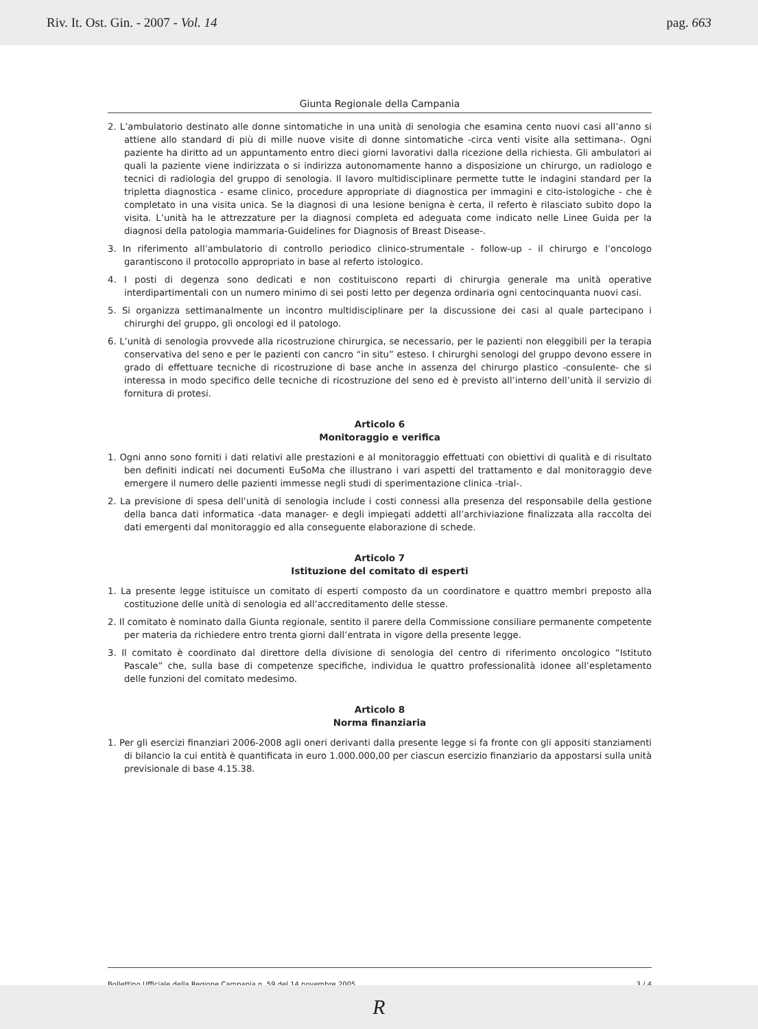Riv. It. Ost. Gin. - 2007 - Vol. 14 pag. 663
Giunta Regionale della Campania
2. L’ambulatorio destinato alle donne sintomatiche in una unità di senologia che esamina cento nuovi casi all’anno si attiene allo standard di più di mille nuove visite di donne sintomatiche -circa venti visite alla settimana-. Ogni paziente ha diritto ad un appuntamento entro dieci giorni lavorativi dalla ricezione della richiesta. Gli ambulatori ai quali la paziente viene indirizzata o si indirizza autonomamente hanno a disposizione un chirurgo, un radiologo e tecnici di radiologia del gruppo di senologia. Il lavoro multidisciplinare permette tutte le indagini standard per la tripletta diagnostica - esame clinico, procedure appropriate di diagnostica per immagini e cito-istologiche - che è completato in una visita unica. Se la diagnosi di una lesione benigna è certa, il referto è rilasciato subito dopo la visita. L’unità ha le attrezzature per la diagnosi completa ed adeguata come indicato nelle Linee Guida per la diagnosi della patologia mammaria-Guidelines for Diagnosis of Breast Disease-.
3. In riferimento all’ambulatorio di controllo periodico clinico-strumentale - follow-up - il chirurgo e l’oncologo garantiscono il protocollo appropriato in base al referto istologico.
4. I posti di degenza sono dedicati e non costituiscono reparti di chirurgia generale ma unità operative interdipartimentali con un numero minimo di sei posti letto per degenza ordinaria ogni centocinquanta nuovi casi.
5. Si organizza settimanalmente un incontro multidisciplinare per la discussione dei casi al quale partecipano i chirurghi del gruppo, gli oncologi ed il patologo.
6. L’unità di senologia provvede alla ricostruzione chirurgica, se necessario, per le pazienti non eleggibili per la terapia conservativa del seno e per le pazienti con cancro “in situ” esteso. I chirurghi senologi del gruppo devono essere in grado di effettuare tecniche di ricostruzione di base anche in assenza del chirurgo plastico -consulente- che si interessa in modo specifico delle tecniche di ricostruzione del seno ed è previsto all’interno dell’unità il servizio di fornitura di protesi.
Articolo 6
Monitoraggio e verifica
1. Ogni anno sono forniti i dati relativi alle prestazioni e al monitoraggio effettuati con obiettivi di qualità e di risultato ben definiti indicati nei documenti EuSoMa che illustrano i vari aspetti del trattamento e dal monitoraggio deve emergere il numero delle pazienti immesse negli studi di sperimentazione clinica -trial-.
2. La previsione di spesa dell’unità di senologia include i costi connessi alla presenza del responsabile della gestione della banca dati informatica -data manager- e degli impiegati addetti all’archiviazione finalizzata alla raccolta dei dati emergenti dal monitoraggio ed alla conseguente elaborazione di schede.
Articolo 7
Istituzione del comitato di esperti
1. La presente legge istituisce un comitato di esperti composto da un coordinatore e quattro membri preposto alla costituzione delle unità di senologia ed all’accreditamento delle stesse.
2. Il comitato è nominato dalla Giunta regionale, sentito il parere della Commissione consiliare permanente competente per materia da richiedere entro trenta giorni dall’entrata in vigore della presente legge.
3. Il comitato è coordinato dal direttore della divisione di senologia del centro di riferimento oncologico “Istituto Pascale” che, sulla base di competenze specifiche, individua le quattro professionalità idonee all’espletamento delle funzioni del comitato medesimo.
Articolo 8
Norma finanziaria
1. Per gli esercizi finanziari 2006-2008 agli oneri derivanti dalla presente legge si fa fronte con gli appositi stanziamenti di bilancio la cui entità è quantificata in euro 1.000.000,00 per ciascun esercizio finanziario da appostarsi sulla unità previsionale di base 4.15.38.
Bollettino Ufficiale della Regione Campania n. 59 del 14 novembre 2005 3 / 4
R